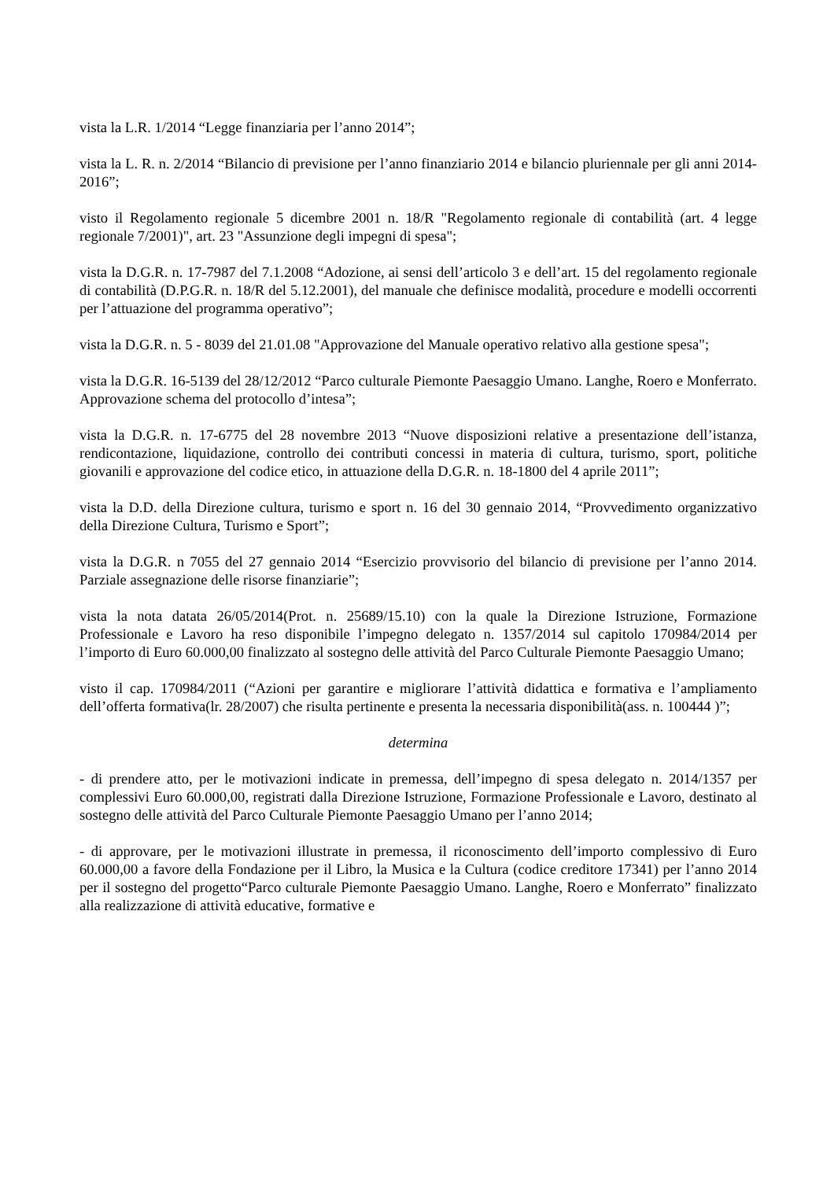vista la L.R. 1/2014 “Legge finanziaria per l’anno 2014”;
vista la L. R. n. 2/2014 “Bilancio di previsione per l’anno finanziario 2014 e bilancio pluriennale per gli anni 2014-2016”;
visto il Regolamento regionale 5 dicembre 2001 n. 18/R "Regolamento regionale di contabilità (art. 4 legge regionale 7/2001)", art. 23 "Assunzione degli impegni di spesa";
vista la D.G.R. n. 17-7987 del 7.1.2008 “Adozione, ai sensi dell’articolo 3 e dell’art. 15 del regolamento regionale di contabilità (D.P.G.R. n. 18/R del 5.12.2001), del manuale che definisce modalità, procedure e modelli occorrenti per l’attuazione del programma operativo”;
vista la D.G.R. n. 5 - 8039 del 21.01.08 "Approvazione del Manuale operativo relativo alla gestione spesa";
vista la D.G.R. 16-5139 del 28/12/2012 “Parco culturale Piemonte Paesaggio Umano. Langhe, Roero e Monferrato. Approvazione schema del protocollo d’intesa”;
vista la D.G.R. n. 17-6775 del 28 novembre 2013 “Nuove disposizioni relative a presentazione dell’istanza, rendicontazione, liquidazione, controllo dei contributi concessi in materia di cultura, turismo, sport, politiche giovanili e approvazione del codice etico, in attuazione della D.G.R. n. 18-1800 del 4 aprile 2011”;
vista la D.D. della Direzione cultura, turismo e sport n. 16 del 30 gennaio 2014, “Provvedimento organizzativo della Direzione Cultura, Turismo e Sport”;
vista la D.G.R. n 7055 del 27 gennaio 2014 “Esercizio provvisorio del bilancio di previsione per l’anno 2014. Parziale assegnazione delle risorse finanziarie”;
vista la nota datata 26/05/2014(Prot. n. 25689/15.10) con la quale la Direzione Istruzione, Formazione Professionale e Lavoro ha reso disponibile l’impegno delegato n. 1357/2014 sul capitolo 170984/2014 per l’importo di Euro 60.000,00 finalizzato al sostegno delle attività del Parco Culturale Piemonte Paesaggio Umano;
visto il cap. 170984/2011 (“Azioni per garantire e migliorare l’attività didattica e formativa e l’ampliamento dell’offerta formativa(lr. 28/2007) che risulta pertinente e presenta la necessaria disponibilità(ass. n. 100444 )”;
determina
- di prendere atto, per le motivazioni indicate in premessa, dell’impegno di spesa delegato n. 2014/1357 per complessivi Euro 60.000,00, registrati dalla Direzione Istruzione, Formazione Professionale e Lavoro, destinato al sostegno delle attività del Parco Culturale Piemonte Paesaggio Umano per l’anno 2014;
- di approvare, per le motivazioni illustrate in premessa, il riconoscimento dell’importo complessivo di Euro 60.000,00 a favore della Fondazione per il Libro, la Musica e la Cultura (codice creditore 17341) per l’anno 2014 per il sostegno del progetto“Parco culturale Piemonte Paesaggio Umano. Langhe, Roero e Monferrato” finalizzato alla realizzazione di attività educative, formative e